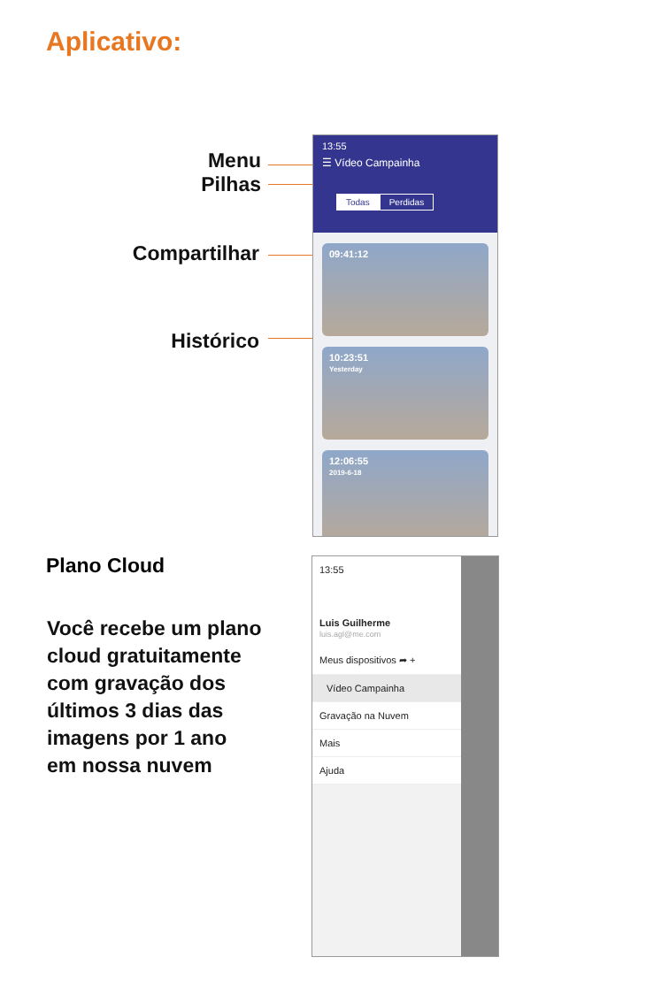Aplicativo:
Menu
Pilhas
Compartilhar
Histórico
13:55
☰ Vídeo Campainha
Todas Perdidas
09:41:12
10:23:51
Yesterday
12:06:55
2019-6-18
Plano Cloud
Você recebe um plano
cloud gratuitamente
com gravação dos
últimos 3 dias das
imagens por 1 ano
em nossa nuvem
13:55
Luis Guilherme
luis.agl@me.com
Meus dispositivos ➦ +
Vídeo Campainha
Gravação na Nuvem
Mais
Ajuda